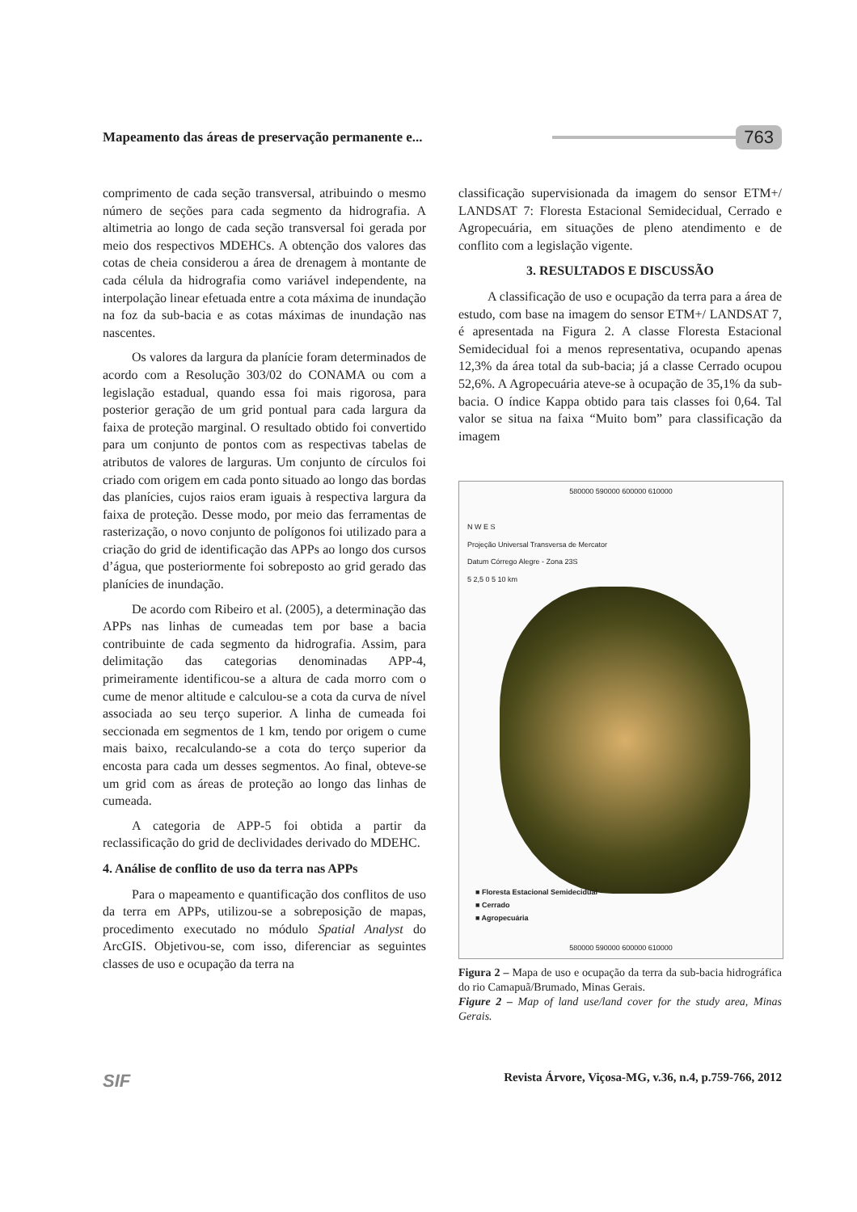Mapeamento das áreas de preservação permanente e...
763
comprimento de cada seção transversal, atribuindo o mesmo número de seções para cada segmento da hidrografia. A altimetria ao longo de cada seção transversal foi gerada por meio dos respectivos MDEHCs. A obtenção dos valores das cotas de cheia considerou a área de drenagem à montante de cada célula da hidrografia como variável independente, na interpolação linear efetuada entre a cota máxima de inundação na foz da sub-bacia e as cotas máximas de inundação nas nascentes.
Os valores da largura da planície foram determinados de acordo com a Resolução 303/02 do CONAMA ou com a legislação estadual, quando essa foi mais rigorosa, para posterior geração de um grid pontual para cada largura da faixa de proteção marginal. O resultado obtido foi convertido para um conjunto de pontos com as respectivas tabelas de atributos de valores de larguras. Um conjunto de círculos foi criado com origem em cada ponto situado ao longo das bordas das planícies, cujos raios eram iguais à respectiva largura da faixa de proteção. Desse modo, por meio das ferramentas de rasterização, o novo conjunto de polígonos foi utilizado para a criação do grid de identificação das APPs ao longo dos cursos d’água, que posteriormente foi sobreposto ao grid gerado das planícies de inundação.
De acordo com Ribeiro et al. (2005), a determinação das APPs nas linhas de cumeadas tem por base a bacia contribuinte de cada segmento da hidrografia. Assim, para delimitação das categorias denominadas APP-4, primeiramente identificou-se a altura de cada morro com o cume de menor altitude e calculou-se a cota da curva de nível associada ao seu terço superior. A linha de cumeada foi seccionada em segmentos de 1 km, tendo por origem o cume mais baixo, recalculando-se a cota do terço superior da encosta para cada um desses segmentos. Ao final, obteve-se um grid com as áreas de proteção ao longo das linhas de cumeada.
A categoria de APP-5 foi obtida a partir da reclassificação do grid de declividades derivado do MDEHC.
4. Análise de conflito de uso da terra nas APPs
Para o mapeamento e quantificação dos conflitos de uso da terra em APPs, utilizou-se a sobreposição de mapas, procedimento executado no módulo Spatial Analyst do ArcGIS. Objetivou-se, com isso, diferenciar as seguintes classes de uso e ocupação da terra na
classificação supervisionada da imagem do sensor ETM+/ LANDSAT 7: Floresta Estacional Semidecidual, Cerrado e Agropecuária, em situações de pleno atendimento e de conflito com a legislação vigente.
3. RESULTADOS E DISCUSSÃO
A classificação de uso e ocupação da terra para a área de estudo, com base na imagem do sensor ETM+/ LANDSAT 7, é apresentada na Figura 2. A classe Floresta Estacional Semidecidual foi a menos representativa, ocupando apenas 12,3% da área total da sub-bacia; já a classe Cerrado ocupou 52,6%. A Agropecuária ateve-se à ocupação de 35,1% da sub-bacia. O índice Kappa obtido para tais classes foi 0,64. Tal valor se situa na faixa “Muito bom” para classificação da imagem
580000 590000 600000 610000
N W E S
Projeção Universal Transversa de Mercator
Datum Córrego Alegre - Zona 23S
5 2,5 0 5 10 km
■ Floresta Estacional Semidecidual
■ Cerrado
■ Agropecuária
580000 590000 600000 610000
Figura 2 – Mapa de uso e ocupação da terra da sub-bacia hidrográfica do rio Camapuã/Brumado, Minas Gerais.
Figure 2 – Map of land use/land cover for the study area, Minas Gerais.
SIF Revista Árvore, Viçosa-MG, v.36, n.4, p.759-766, 2012